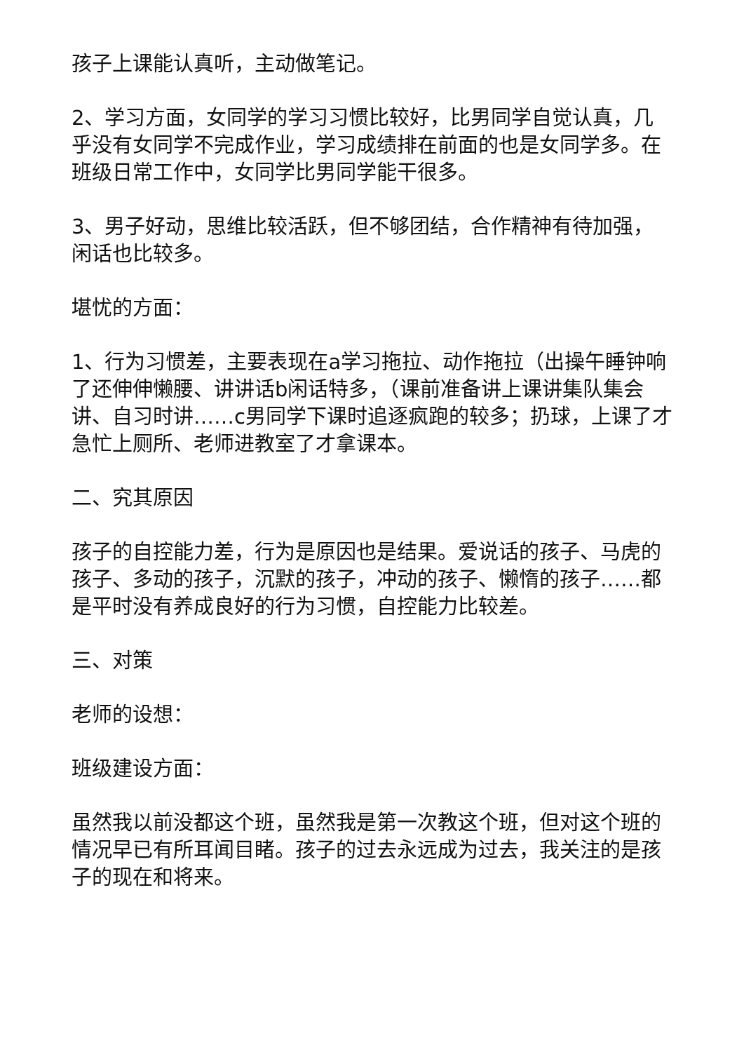孩子上课能认真听，主动做笔记。
2、学习方面，女同学的学习习惯比较好，比男同学自觉认真，几乎没有女同学不完成作业，学习成绩排在前面的也是女同学多。在班级日常工作中，女同学比男同学能干很多。
3、男子好动，思维比较活跃，但不够团结，合作精神有待加强，闲话也比较多。
堪忧的方面：
1、行为习惯差，主要表现在a学习拖拉、动作拖拉（出操午睡钟响了还伸伸懒腰、讲讲话b闲话特多，（课前准备讲上课讲集队集会讲、自习时讲……c男同学下课时追逐疯跑的较多；扔球，上课了才急忙上厕所、老师进教室了才拿课本。
二、究其原因
孩子的自控能力差，行为是原因也是结果。爱说话的孩子、马虎的孩子、多动的孩子，沉默的孩子，冲动的孩子、懒惰的孩子……都是平时没有养成良好的行为习惯，自控能力比较差。
三、对策
老师的设想：
班级建设方面：
虽然我以前没都这个班，虽然我是第一次教这个班，但对这个班的情况早已有所耳闻目睹。孩子的过去永远成为过去，我关注的是孩子的现在和将来。